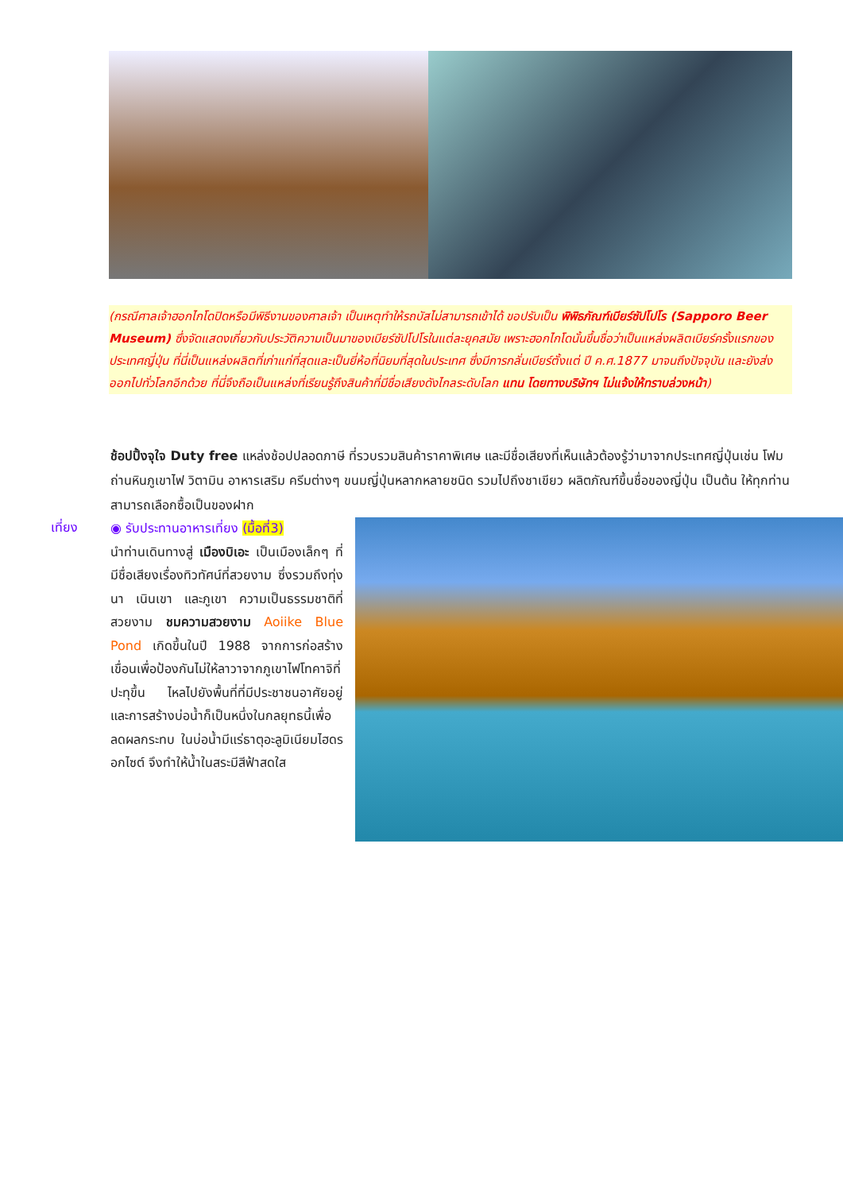(กรณีศาลเจ้าฮอกไกโดปิดหรือมีพิธีงานของศาลเจ้า เป็นเหตุทำให้รถบัสไม่สามารถเข้าได้ ขอปรับเป็น พิพิธภัณฑ์เบียร์ซัปโปโร (Sapporo Beer Museum) ซึ่งจัดแสดงเกี่ยวกับประวัติความเป็นมาของเบียร์ซัปโปโรในแต่ละยุคสมัย เพราะฮอกไกโดนั้นขึ้นชื่อว่าเป็นแหล่งผลิตเบียร์ครั้งแรกของประเทศญี่ปุ่น ที่นี่เป็นแหล่งผลิตที่เก่าแก่ที่สุดและเป็นยี่ห้อที่นิยมที่สุดในประเทศ ซึ่งมีการกลั่นเบียร์ตั้งแต่ ปี ค.ศ.1877 มาจนถึงปัจจุบัน และยังส่งออกไปทั่วโลกอีกด้วย ที่นี่จึงถือเป็นแหล่งที่เรียนรู้ถึงสินค้าที่มีชื่อเสียงดังไกลระดับโลก แทน โดยทางบริษัทฯ ไม่แจ้งให้ทราบล่วงหน้า)
ช้อปปิ้งจุใจ Duty free แหล่งช้อปปลอดภาษี ที่รวบรวมสินค้าราคาพิเศษ และมีชื่อเสียงที่เห็นแล้วต้องรู้ว่ามาจากประเทศญี่ปุ่นเช่น โฟมถ่านหินภูเขาไฟ วิตามิน อาหารเสริม ครีมต่างๆ ขนมญี่ปุ่นหลากหลายชนิด รวมไปถึงชาเขียว ผลิตภัณฑ์ขึ้นชื่อของญี่ปุ่น เป็นต้น ให้ทุกท่านสามารถเลือกซื้อเป็นของฝาก
เที่ยง
◉ รับประทานอาหารเที่ยง (มื้อที่3)
นำท่านเดินทางสู่ เมืองบิเอะ เป็นเมืองเล็กๆ ที่มีชื่อเสียงเรื่องทิวทัศน์ที่สวยงาม ซึ่งรวมถึงทุ่งนา เนินเขา และภูเขา ความเป็นธรรมชาติที่สวยงาม ชมความสวยงาม Aoiike Blue Pond เกิดขึ้นในปี 1988 จากการก่อสร้างเขื่อนเพื่อป้องกันไม่ให้ลาวาจากภูเขาไฟโทคาจิที่ปะทุขึ้น ไหลไปยังพื้นที่ที่มีประชาชนอาศัยอยู่ และการสร้างบ่อน้ำก็เป็นหนึ่งในกลยุทธนี้เพื่อลดผลกระทบ ในบ่อน้ำมีแร่ธาตุอะลูมิเนียมไฮดรอกไซต์ จึงทำให้น้ำในสระมีสีฟ้าสดใส